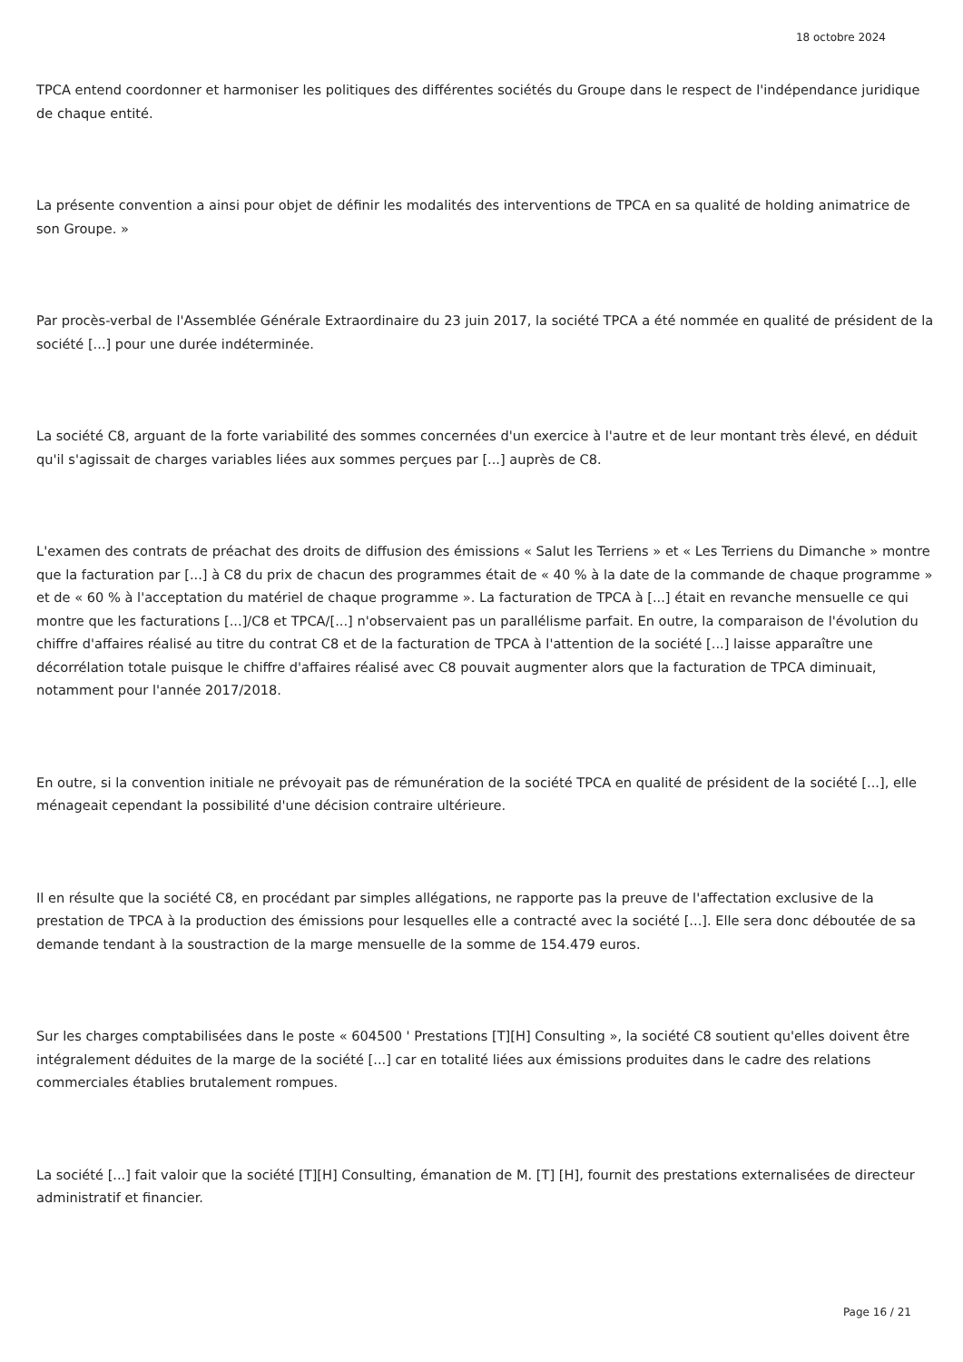18 octobre 2024
TPCA entend coordonner et harmoniser les politiques des différentes sociétés du Groupe dans le respect de l'indépendance juridique de chaque entité.
La présente convention a ainsi pour objet de définir les modalités des interventions de TPCA en sa qualité de holding animatrice de son Groupe. »
Par procès-verbal de l'Assemblée Générale Extraordinaire du 23 juin 2017, la société TPCA a été nommée en qualité de président de la société [...] pour une durée indéterminée.
La société C8, arguant de la forte variabilité des sommes concernées d'un exercice à l'autre et de leur montant très élevé, en déduit qu'il s'agissait de charges variables liées aux sommes perçues par [...] auprès de C8.
L'examen des contrats de préachat des droits de diffusion des émissions « Salut les Terriens » et « Les Terriens du Dimanche » montre que la facturation par [...] à C8 du prix de chacun des programmes était de « 40 % à la date de la commande de chaque programme » et de « 60 % à l'acceptation du matériel de chaque programme ». La facturation de TPCA à [...] était en revanche mensuelle ce qui montre que les facturations [...]/C8 et TPCA/[...] n'observaient pas un parallélisme parfait. En outre, la comparaison de l'évolution du chiffre d'affaires réalisé au titre du contrat C8 et de la facturation de TPCA à l'attention de la société [...] laisse apparaître une décorrélation totale puisque le chiffre d'affaires réalisé avec C8 pouvait augmenter alors que la facturation de TPCA diminuait, notamment pour l'année 2017/2018.
En outre, si la convention initiale ne prévoyait pas de rémunération de la société TPCA en qualité de président de la société [...], elle ménageait cependant la possibilité d'une décision contraire ultérieure.
Il en résulte que la société C8, en procédant par simples allégations, ne rapporte pas la preuve de l'affectation exclusive de la prestation de TPCA à la production des émissions pour lesquelles elle a contracté avec la société [...]. Elle sera donc déboutée de sa demande tendant à la soustraction de la marge mensuelle de la somme de 154.479 euros.
Sur les charges comptabilisées dans le poste « 604500 ' Prestations [T][H] Consulting », la société C8 soutient qu'elles doivent être intégralement déduites de la marge de la société [...] car en totalité liées aux émissions produites dans le cadre des relations commerciales établies brutalement rompues.
La société [...] fait valoir que la société [T][H] Consulting, émanation de M. [T] [H], fournit des prestations externalisées de directeur administratif et financier.
Page 16 / 21